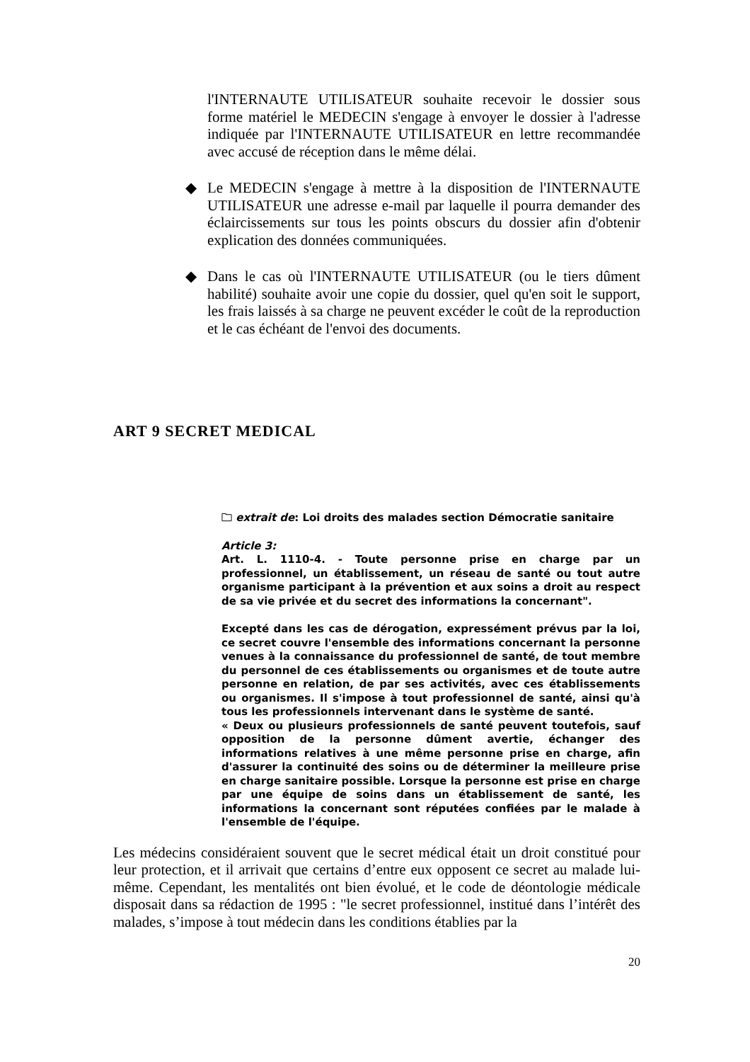l'INTERNAUTE UTILISATEUR souhaite recevoir le dossier sous forme matériel le MEDECIN s'engage à envoyer le dossier à l'adresse indiquée par l'INTERNAUTE UTILISATEUR en lettre recommandée avec accusé de réception dans le même délai.
◆ Le MEDECIN s'engage à mettre à la disposition de l'INTERNAUTE UTILISATEUR une adresse e-mail par laquelle il pourra demander des éclaircissements sur tous les points obscurs du dossier afin d'obtenir explication des données communiquées.
◆ Dans le cas où l'INTERNAUTE UTILISATEUR (ou le tiers dûment habilité) souhaite avoir une copie du dossier, quel qu'en soit le support, les frais laissés à sa charge ne peuvent excéder le coût de la reproduction et le cas échéant de l'envoi des documents.
ART 9 SECRET MEDICAL
🗀 extrait de: Loi droits des malades section Démocratie sanitaire
Article 3:
Art. L. 1110-4. - Toute personne prise en charge par un professionnel, un établissement, un réseau de santé ou tout autre organisme participant à la prévention et aux soins a droit au respect de sa vie privée et du secret des informations la concernant".
Excepté dans les cas de dérogation, expressément prévus par la loi, ce secret couvre l'ensemble des informations concernant la personne venues à la connaissance du professionnel de santé, de tout membre du personnel de ces établissements ou organismes et de toute autre personne en relation, de par ses activités, avec ces établissements ou organismes. Il s'impose à tout professionnel de santé, ainsi qu'à tous les professionnels intervenant dans le système de santé.
« Deux ou plusieurs professionnels de santé peuvent toutefois, sauf opposition de la personne dûment avertie, échanger des informations relatives à une même personne prise en charge, afin d'assurer la continuité des soins ou de déterminer la meilleure prise en charge sanitaire possible. Lorsque la personne est prise en charge par une équipe de soins dans un établissement de santé, les informations la concernant sont réputées confiées par le malade à l'ensemble de l'équipe.
Les médecins considéraient souvent que le secret médical était un droit constitué pour leur protection, et il arrivait que certains d’entre eux opposent ce secret au malade lui-même. Cependant, les mentalités ont bien évolué, et le code de déontologie médicale disposait dans sa rédaction de 1995 : "le secret professionnel, institué dans l’intérêt des malades, s’impose à tout médecin dans les conditions établies par la
20